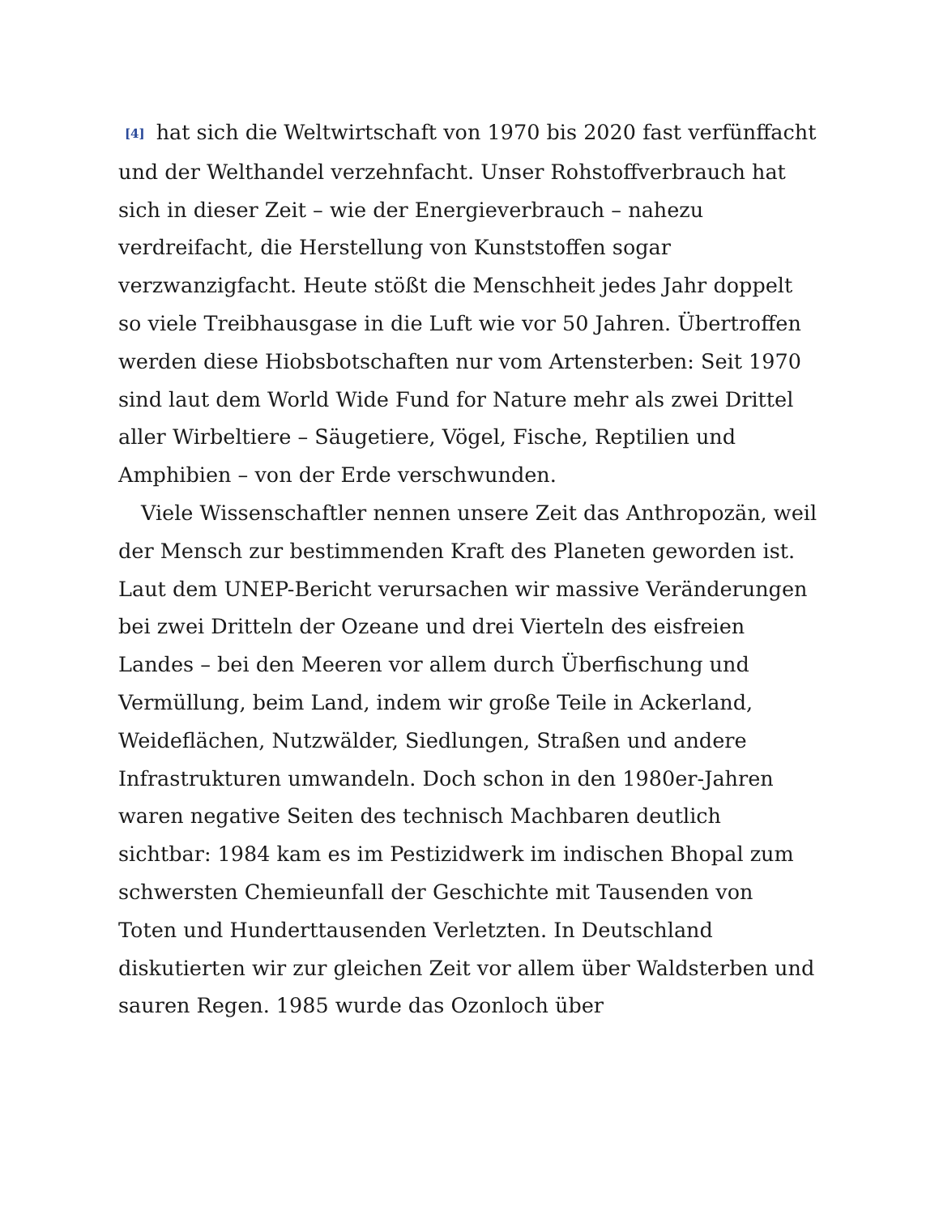[4] hat sich die Weltwirtschaft von 1970 bis 2020 fast verfünffacht und der Welthandel verzehnfacht. Unser Rohstoffverbrauch hat sich in dieser Zeit – wie der Energieverbrauch – nahezu verdreifacht, die Herstellung von Kunststoffen sogar verzwanzigfacht. Heute stößt die Menschheit jedes Jahr doppelt so viele Treibhausgase in die Luft wie vor 50 Jahren. Übertroffen werden diese Hiobsbotschaften nur vom Artensterben: Seit 1970 sind laut dem World Wide Fund for Nature mehr als zwei Drittel aller Wirbeltiere – Säugetiere, Vögel, Fische, Reptilien und Amphibien – von der Erde verschwunden.
Viele Wissenschaftler nennen unsere Zeit das Anthropozän, weil der Mensch zur bestimmenden Kraft des Planeten geworden ist. Laut dem UNEP-Bericht verursachen wir massive Veränderungen bei zwei Dritteln der Ozeane und drei Vierteln des eisfreien Landes – bei den Meeren vor allem durch Überfischung und Vermüllung, beim Land, indem wir große Teile in Ackerland, Weideflächen, Nutzwälder, Siedlungen, Straßen und andere Infrastrukturen umwandeln. Doch schon in den 1980er-Jahren waren negative Seiten des technisch Machbaren deutlich sichtbar: 1984 kam es im Pestizidwerk im indischen Bhopal zum schwersten Chemieunfall der Geschichte mit Tausenden von Toten und Hunderttausenden Verletzten. In Deutschland diskutierten wir zur gleichen Zeit vor allem über Waldsterben und sauren Regen. 1985 wurde das Ozonloch über